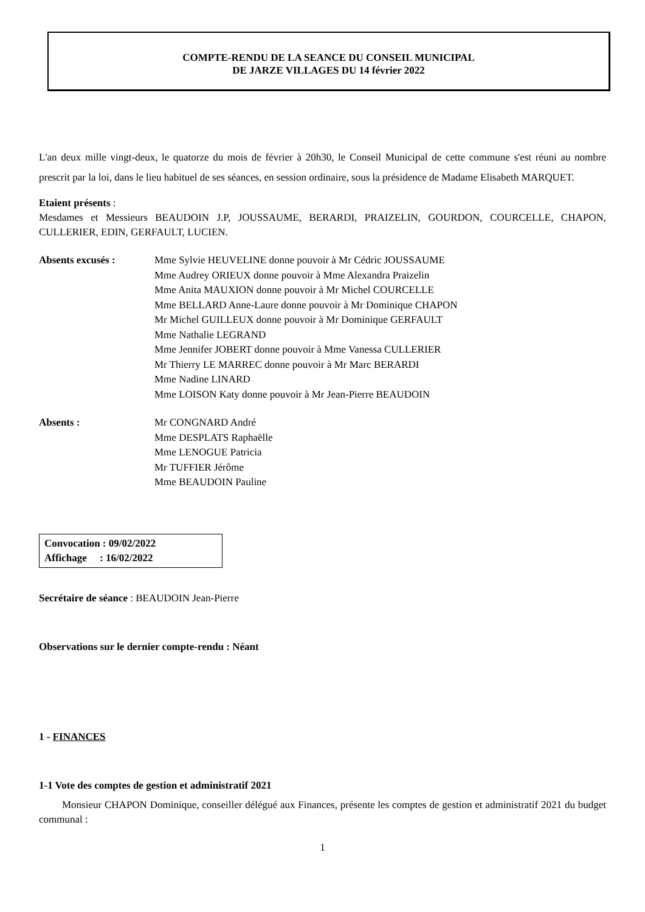COMPTE-RENDU DE LA SEANCE DU CONSEIL MUNICIPAL
DE JARZE VILLAGES DU 14 février 2022
L'an deux mille vingt-deux, le quatorze du mois de février à 20h30, le Conseil Municipal de cette commune s'est réuni au nombre prescrit par la loi, dans le lieu habituel de ses séances, en session ordinaire, sous la présidence de Madame Elisabeth MARQUET.
Etaient présents :
Mesdames et Messieurs BEAUDOIN J.P, JOUSSAUME, BERARDI, PRAIZELIN, GOURDON, COURCELLE, CHAPON, CULLERIER, EDIN, GERFAULT, LUCIEN.
Absents excusés : Mme Sylvie HEUVELINE donne pouvoir à Mr Cédric JOUSSAUME
Mme Audrey ORIEUX donne pouvoir à Mme Alexandra Praizelin
Mme Anita MAUXION donne pouvoir à Mr Michel COURCELLE
Mme BELLARD Anne-Laure donne pouvoir à Mr Dominique CHAPON
Mr Michel GUILLEUX donne pouvoir à Mr Dominique GERFAULT
Mme Nathalie LEGRAND
Mme Jennifer JOBERT donne pouvoir à Mme Vanessa CULLERIER
Mr Thierry LE MARREC donne pouvoir à Mr Marc BERARDI
Mme Nadine LINARD
Mme LOISON Katy donne pouvoir à Mr Jean-Pierre BEAUDOIN
Absents : Mr CONGNARD André
Mme DESPLATS Raphaëlle
Mme LENOGUE Patricia
Mr TUFFIER Jérôme
Mme BEAUDOIN Pauline
Convocation : 09/02/2022
Affichage : 16/02/2022
Secrétaire de séance : BEAUDOIN Jean-Pierre
Observations sur le dernier compte-rendu : Néant
1 - FINANCES
1-1 Vote des comptes de gestion et administratif 2021
Monsieur CHAPON Dominique, conseiller délégué aux Finances, présente les comptes de gestion et administratif 2021 du budget communal :
1